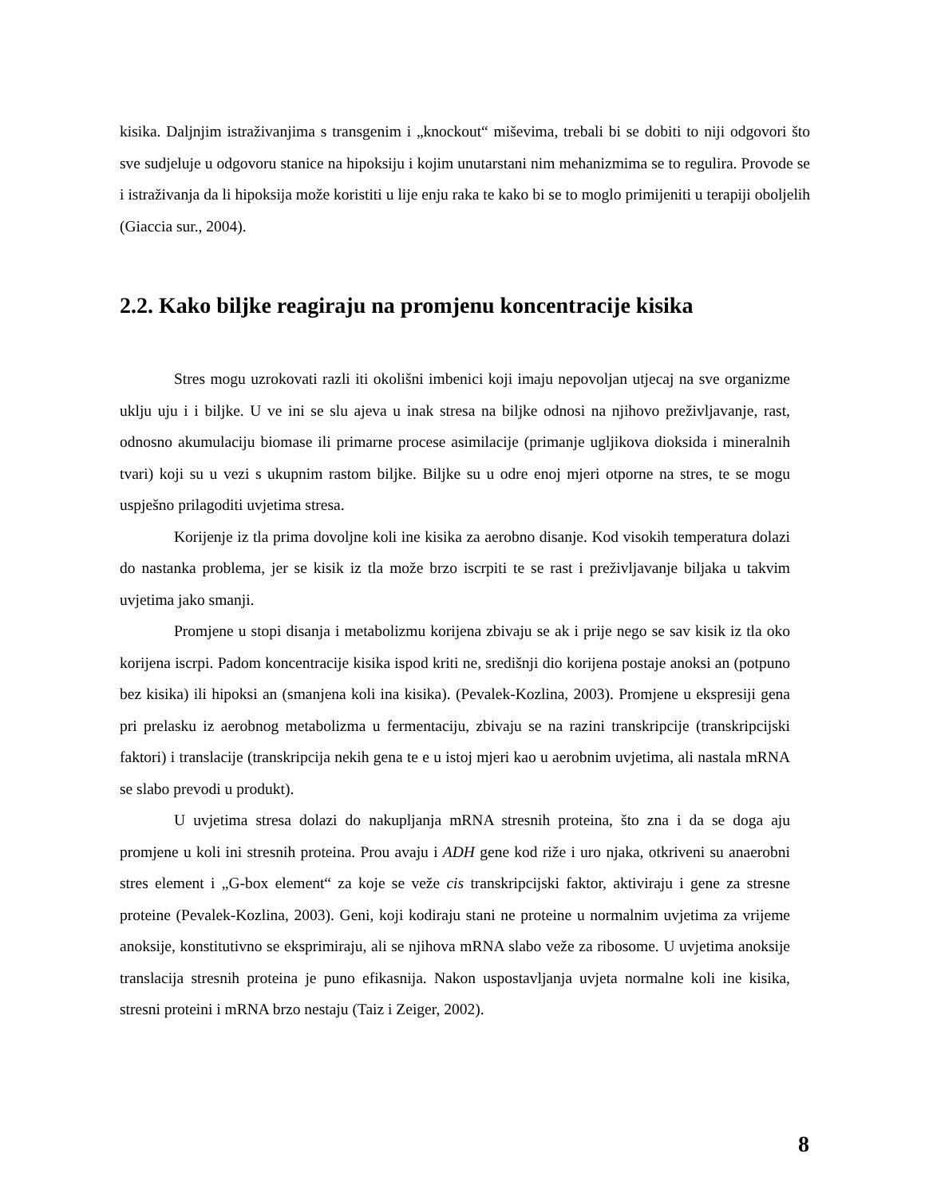kisika. Daljnjim istraživanjima s transgenim i „knockout“ miševima, trebali bi se dobiti to niji odgovori što sve sudjeluje u odgovoru stanice na hipoksiju i kojim unutarstani nim mehanizmima se to regulira. Provode se i istraživanja da li hipoksija može koristiti u lije enju raka te kako bi se to moglo primijeniti u terapiji oboljelih (Giaccia sur., 2004).
2.2. Kako biljke reagiraju na promjenu koncentracije kisika
Stres mogu uzrokovati razli iti okolišni imbenici koji imaju nepovoljan utjecaj na sve organizme uklju uju i i biljke. U ve ini se slu ajeva u inak stresa na biljke odnosi na njihovo preživljavanje, rast, odnosno akumulaciju biomase ili primarne procese asimilacije (primanje ugljikova dioksida i mineralnih tvari) koji su u vezi s ukupnim rastom biljke. Biljke su u odre enoj mjeri otporne na stres, te se mogu uspješno prilagoditi uvjetima stresa.
Korijenje iz tla prima dovoljne koli ine kisika za aerobno disanje. Kod visokih temperatura dolazi do nastanka problema, jer se kisik iz tla može brzo iscrpiti te se rast i preživljavanje biljaka u takvim uvjetima jako smanji.
Promjene u stopi disanja i metabolizmu korijena zbivaju se ak i prije nego se sav kisik iz tla oko korijena iscrpi. Padom koncentracije kisika ispod kriti ne, središnji dio korijena postaje anoksi an (potpuno bez kisika) ili hipoksi an (smanjena koli ina kisika). (Pevalek-Kozlina, 2003). Promjene u ekspresiji gena pri prelasku iz aerobnog metabolizma u fermentaciju, zbivaju se na razini transkripcije (transkripcijski faktori) i translacije (transkripcija nekih gena te e u istoj mjeri kao u aerobnim uvjetima, ali nastala mRNA se slabo prevodi u produkt).
U uvjetima stresa dolazi do nakupljanja mRNA stresnih proteina, što zna i da se doga aju promjene u koli ini stresnih proteina. Prou avaju i ADH gene kod riže i uro njaka, otkriveni su anaerobni stres element i „G-box element“ za koje se veže cis transkripcijski faktor, aktiviraju i gene za stresne proteine (Pevalek-Kozlina, 2003). Geni, koji kodiraju stani ne proteine u normalnim uvjetima za vrijeme anoksije, konstitutivno se eksprimiraju, ali se njihova mRNA slabo veže za ribosome. U uvjetima anoksije translacija stresnih proteina je puno efikasnija. Nakon uspostavljanja uvjeta normalne koli ine kisika, stresni proteini i mRNA brzo nestaju (Taiz i Zeiger, 2002).
8